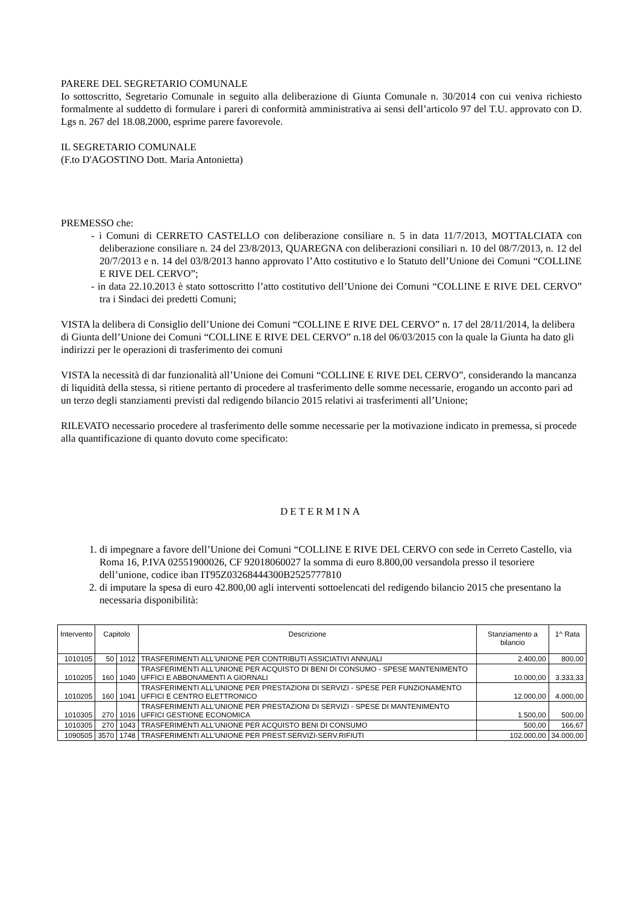PARERE DEL SEGRETARIO COMUNALE
Io sottoscritto, Segretario Comunale in seguito alla deliberazione di Giunta Comunale n. 30/2014 con cui veniva richiesto formalmente al suddetto di formulare i pareri di conformità amministrativa ai sensi dell’articolo 97 del T.U. approvato con D. Lgs n. 267 del 18.08.2000, esprime parere favorevole.
IL SEGRETARIO COMUNALE
(F.to D'AGOSTINO Dott. Maria Antonietta)
PREMESSO che:
- i Comuni di CERRETO CASTELLO con deliberazione consiliare n. 5 in data 11/7/2013, MOTTALCIATA con deliberazione consiliare n. 24 del 23/8/2013, QUAREGNA con deliberazioni consiliari n. 10 del 08/7/2013, n. 12 del 20/7/2013 e n. 14 del 03/8/2013 hanno approvato l’Atto costitutivo e lo Statuto dell’Unione dei Comuni “COLLINE E RIVE DEL CERVO”;
- in data 22.10.2013 è stato sottoscritto l’atto costitutivo dell’Unione dei Comuni “COLLINE E RIVE DEL CERVO” tra i Sindaci dei predetti Comuni;
VISTA la delibera di Consiglio dell’Unione dei Comuni “COLLINE E RIVE DEL CERVO” n. 17 del 28/11/2014, la delibera di Giunta dell’Unione dei Comuni “COLLINE E RIVE DEL CERVO” n.18 del 06/03/2015 con la quale la Giunta ha dato gli indirizzi per le operazioni di trasferimento dei comuni
VISTA la necessità di dar funzionalità all’Unione dei Comuni “COLLINE E RIVE DEL CERVO”, considerando la mancanza di liquidità della stessa, si ritiene pertanto di procedere al trasferimento delle somme necessarie, erogando un acconto pari ad un terzo degli stanziamenti previsti dal redigendo bilancio 2015 relativi ai trasferimenti all’Unione;
RILEVATO necessario procedere al trasferimento delle somme necessarie per la motivazione indicato in premessa, si procede alla quantificazione di quanto dovuto come specificato:
DETERMINA
1. di impegnare a favore dell’Unione dei Comuni “COLLINE E RIVE DEL CERVO con sede in Cerreto Castello, via Roma 16, P.IVA 02551900026, CF 92018060027 la somma di euro 8.800,00 versandola presso il tesoriere dell’unione, codice iban IT95Z03268444300B2525777810
2. di imputare la spesa di euro 42.800,00 agli interventi sottoelencati del redigendo bilancio 2015 che presentano la necessaria disponibilità:
| Intervento | Capitolo | | Descrizione | Stanziamento a bilancio | 1^ Rata |
| --- | --- | --- | --- | --- | --- |
| 1010105 | 50 | 1012 | TRASFERIMENTI ALL'UNIONE PER CONTRIBUTI ASSICIATIVI ANNUALI | 2.400,00 | 800,00 |
| 1010205 | 160 | 1040 | TRASFERIMENTI ALL'UNIONE PER ACQUISTO DI BENI DI CONSUMO - SPESE MANTENIMENTO UFFICI E ABBONAMENTI A GIORNALI | 10.000,00 | 3.333,33 |
| 1010205 | 160 | 1041 | TRASFERIMENTI ALL'UNIONE PER PRESTAZIONI DI SERVIZI - SPESE PER FUNZIONAMENTO UFFICI E CENTRO ELETTRONICO | 12.000,00 | 4.000,00 |
| 1010305 | 270 | 1016 | TRASFERIMENTI ALL'UNIONE PER PRESTAZIONI DI SERVIZI - SPESE DI MANTENIMENTO UFFICI GESTIONE ECONOMICA | 1.500,00 | 500,00 |
| 1010305 | 270 | 1043 | TRASFERIMENTI ALL'UNIONE PER ACQUISTO BENI DI CONSUMO | 500,00 | 166,67 |
| 1090505 | 3570 | 1748 | TRASFERIMENTI ALL'UNIONE PER PREST.SERVIZI-SERV.RIFIUTI | 102.000,00 | 34.000,00 |